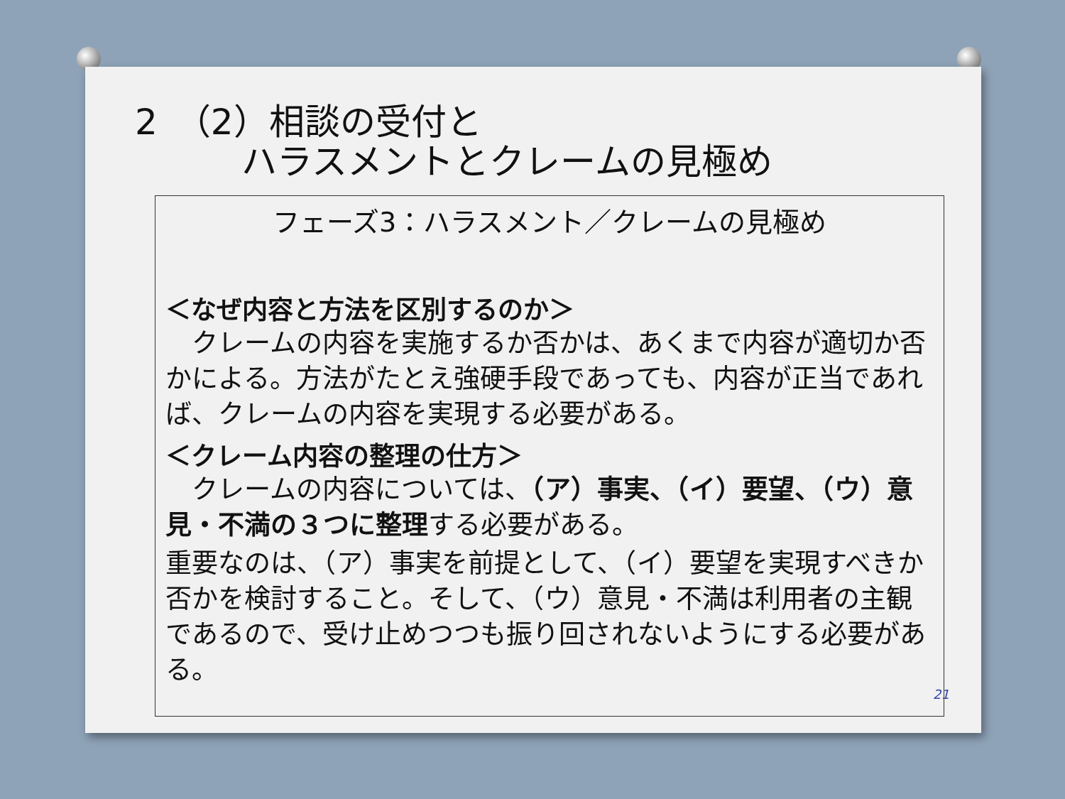2　（2）相談の受付と
　　　ハラスメントとクレームの見極め
フェーズ3：ハラスメント／クレームの見極め
＜なぜ内容と方法を区別するのか＞
　クレームの内容を実施するか否かは、あくまで内容が適切か否かによる。方法がたとえ強硬手段であっても、内容が正当であれば、クレームの内容を実現する必要がある。
＜クレーム内容の整理の仕方＞
　クレームの内容については、（ア）事実、（イ）要望、（ウ）意見・不満の３つに整理する必要がある。
重要なのは、（ア）事実を前提として、（イ）要望を実現すべきか否かを検討すること。そして、（ウ）意見・不満は利用者の主観であるので、受け止めつつも振り回されないようにする必要がある。
21